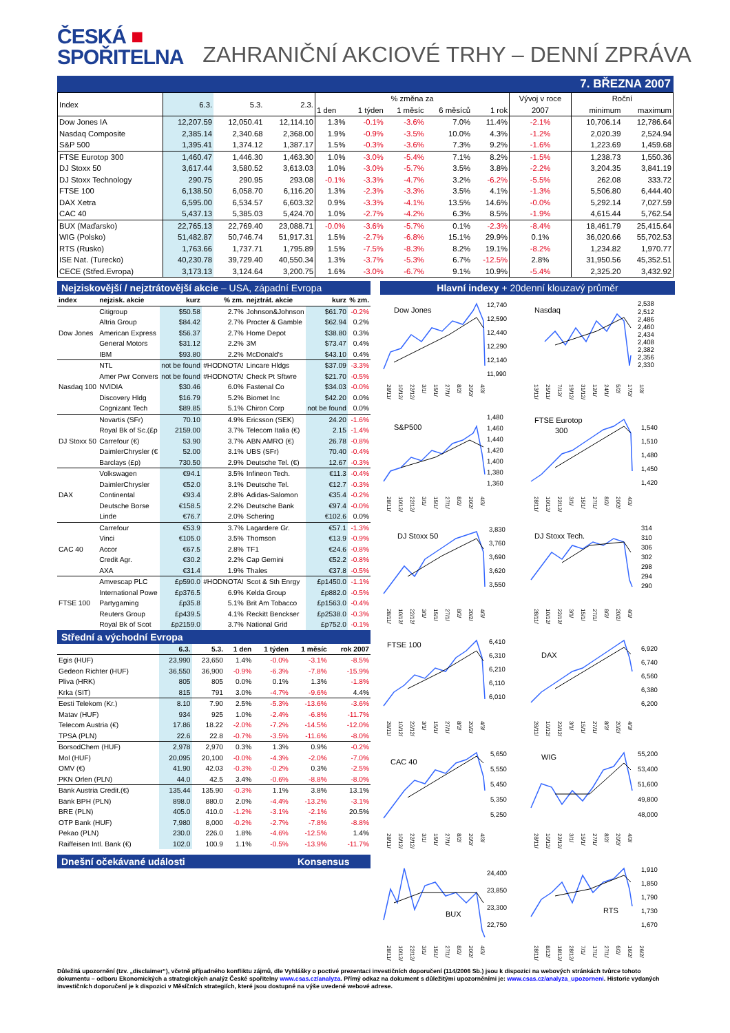ČESKÁ ■
SPOŘITELNA
ZAHRANIČNÍ AKCIOVÉ TRHY – DENNÍ ZPRÁVA
7. BŘEZNA 2007
| Index | 6.3. | 5.3. | 2.3. | % změna za | | | | | Vývoj v roce | Roční | |
| --- | --- | --- | --- | --- | --- | --- | --- | --- | --- | --- | --- |
| | | | | 1 den | 1 týden | 1 měsíc | 6 měsíců | 1 rok | 2007 | minimum | maximum |
| Dow Jones IA | 12,207.59 | 12,050.41 | 12,114.10 | 1.3% | -0.1% | -3.6% | 7.0% | 11.4% | -2.1% | 10,706.14 | 12,786.64 |
| Nasdaq Composite | 2,385.14 | 2,340.68 | 2,368.00 | 1.9% | -0.9% | -3.5% | 10.0% | 4.3% | -1.2% | 2,020.39 | 2,524.94 |
| S&P 500 | 1,395.41 | 1,374.12 | 1,387.17 | 1.5% | -0.3% | -3.6% | 7.3% | 9.2% | -1.6% | 1,223.69 | 1,459.68 |
| FTSE Eurotop 300 | 1,460.47 | 1,446.30 | 1,463.30 | 1.0% | -3.0% | -5.4% | 7.1% | 8.2% | -1.5% | 1,238.73 | 1,550.36 |
| DJ Stoxx 50 | 3,617.44 | 3,580.52 | 3,613.03 | 1.0% | -3.0% | -5.7% | 3.5% | 3.8% | -2.2% | 3,204.35 | 3,841.19 |
| DJ Stoxx Technology | 290.75 | 290.95 | 293.08 | -0.1% | -3.3% | -4.7% | 3.2% | -6.2% | -5.5% | 262.08 | 333.72 |
| FTSE 100 | 6,138.50 | 6,058.70 | 6,116.20 | 1.3% | -2.3% | -3.3% | 3.5% | 4.1% | -1.3% | 5,506.80 | 6,444.40 |
| DAX Xetra | 6,595.00 | 6,534.57 | 6,603.32 | 0.9% | -3.3% | -4.1% | 13.5% | 14.6% | -0.0% | 5,292.14 | 7,027.59 |
| CAC 40 | 5,437.13 | 5,385.03 | 5,424.70 | 1.0% | -2.7% | -4.2% | 6.3% | 8.5% | -1.9% | 4,615.44 | 5,762.54 |
| BUX (Maďarsko) | 22,765.13 | 22,769.40 | 23,088.71 | -0.0% | -3.6% | -5.7% | 0.1% | -2.3% | -8.4% | 18,461.79 | 25,415.64 |
| WIG (Polsko) | 51,482.87 | 50,746.74 | 51,917.31 | 1.5% | -2.7% | -6.8% | 15.1% | 29.9% | 0.1% | 36,020.66 | 55,702.53 |
| RTS (Rusko) | 1,763.66 | 1,737.71 | 1,795.89 | 1.5% | -7.5% | -8.3% | 8.2% | 19.1% | -8.2% | 1,234.82 | 1,970.77 |
| ISE Nat. (Turecko) | 40,230.78 | 39,729.40 | 40,550.34 | 1.3% | -3.7% | -5.3% | 6.7% | -12.5% | 2.8% | 31,950.56 | 45,352.51 |
| CECE (Střed.Evropa) | 3,173.13 | 3,124.64 | 3,200.75 | 1.6% | -3.0% | -6.7% | 9.1% | 10.9% | -5.4% | 2,325.20 | 3,432.92 |
Nejziskovější / nejztrátovější akcie – USA, západní Evropa
| index | nejzisk. akcie | kurz | % zm. | nejztrát. akcie | kurz | % zm. |
| --- | --- | --- | --- | --- | --- | --- |
| Dow Jones | Citigroup | $50.58 | 2.7% | Johnson&Johnson | $61.70 | -0.2% |
| | Altria Group | $84.42 | 2.7% | Procter & Gamble | $62.94 | 0.2% |
| | American Express | $56.37 | 2.7% | Home Depot | $38.80 | 0.3% |
| | General Motors | $31.12 | 2.2% | 3M | $73.47 | 0.4% |
| | IBM | $93.80 | 2.2% | McDonald's | $43.10 | 0.4% |
| Nasdaq 100 | NTL | not be found | #HODNOTA! | Lincare Hldgs | $37.09 | -3.3% |
| | Amer Pwr Convers | not be found | #HODNOTA! | Check Pt Sftwre | $21.70 | -0.5% |
| | NVIDIA | $30.46 | 6.0% | Fastenal Co | $34.03 | -0.0% |
| | Discovery Hldg | $16.79 | 5.2% | Biomet Inc | $42.20 | 0.0% |
| | Cognizant Tech | $89.85 | 5.1% | Chiron Corp | not be found | 0.0% |
| DJ Stoxx 50 | Novartis (SFr) | 70.10 | 4.9% | Ericsson (SEK) | 24.20 | -1.6% |
| | Royal Bk of Sc.(£p | 2159.00 | 3.7% | Telecom Italia (€) | 2.15 | -1.4% |
| | Carrefour (€) | 53.90 | 3.7% | ABN AMRO (€) | 26.78 | -0.8% |
| | DaimlerChrysler (€ | 52.00 | 3.1% | UBS (SFr) | 70.40 | -0.4% |
| | Barclays (£p) | 730.50 | 2.9% | Deutsche Tel. (€) | 12.67 | -0.3% |
| DAX | Volkswagen | €94.1 | 3.5% | Infineon Tech. | €11.3 | -0.4% |
| | DaimlerChrysler | €52.0 | 3.1% | Deutsche Tel. | €12.7 | -0.3% |
| | Continental | €93.4 | 2.8% | Adidas-Salomon | €35.4 | -0.2% |
| | Deutsche Borse | €158.5 | 2.2% | Deutsche Bank | €97.4 | -0.0% |
| | Linde | €76.7 | 2.0% | Schering | €102.6 | 0.0% |
| CAC 40 | Carrefour | €53.9 | 3.7% | Lagardere Gr. | €57.1 | -1.3% |
| | Vinci | €105.0 | 3.5% | Thomson | €13.9 | -0.9% |
| | Accor | €67.5 | 2.8% | TF1 | €24.6 | -0.8% |
| | Credit Agr. | €30.2 | 2.2% | Cap Gemini | €52.2 | -0.8% |
| | AXA | €31.4 | 1.9% | Thales | €37.8 | -0.5% |
| FTSE 100 | Amvescap PLC | £p590.0 | #HODNOTA! | Scot & Sth Enrgy | £p1450.0 | -1.1% |
| | International Powe | £p376.5 | 6.9% | Kelda Group | £p882.0 | -0.5% |
| | Partygaming | £p35.8 | 5.1% | Brit Am Tobacco | £p1563.0 | -0.4% |
| | Reuters Group | £p439.5 | 4.1% | Reckitt Benckser | £p2538.0 | -0.3% |
| | Royal Bk of Scot | £p2159.0 | 3.7% | National Grid | £p752.0 | -0.1% |
Střední a východní Evropa
| | 6.3. | 5.3. | 1 den | 1 týden | 1 měsíc | rok 2007 |
| --- | --- | --- | --- | --- | --- | --- |
| Egis (HUF) | 23,990 | 23,650 | 1.4% | -0.0% | -3.1% | -8.5% |
| Gedeon Richter (HUF) | 36,550 | 36,900 | -0.9% | -6.3% | -7.8% | -15.9% |
| Pliva (HRK) | 805 | 805 | 0.0% | 0.1% | 1.3% | -1.8% |
| Krka (SIT) | 815 | 791 | 3.0% | -4.7% | -9.6% | 4.4% |
| Eesti Telekom (Kr.) | 8.10 | 7.90 | 2.5% | -5.3% | -13.6% | -3.6% |
| Matav (HUF) | 934 | 925 | 1.0% | -2.4% | -6.8% | -11.7% |
| Telecom Austria (€) | 17.86 | 18.22 | -2.0% | -7.2% | -14.5% | -12.0% |
| TPSA (PLN) | 22.6 | 22.8 | -0.7% | -3.5% | -11.6% | -8.0% |
| BorsodChem (HUF) | 2,978 | 2,970 | 0.3% | 1.3% | 0.9% | -0.2% |
| Mol (HUF) | 20,095 | 20,100 | -0.0% | -4.3% | -2.0% | -7.0% |
| OMV (€) | 41.90 | 42.03 | -0.3% | -0.2% | 0.3% | -2.5% |
| PKN Orlen (PLN) | 44.0 | 42.5 | 3.4% | -0.6% | -8.8% | -8.0% |
| Bank Austria Credit.(€) | 135.44 | 135.90 | -0.3% | 1.1% | 3.8% | 13.1% |
| Bank BPH (PLN) | 898.0 | 880.0 | 2.0% | -4.4% | -13.2% | -3.1% |
| BRE (PLN) | 405.0 | 410.0 | -1.2% | -3.1% | -2.1% | 20.5% |
| OTP Bank (HUF) | 7,980 | 8,000 | -0.2% | -2.7% | -7.8% | -8.8% |
| Pekao (PLN) | 230.0 | 226.0 | 1.8% | -4.6% | -12.5% | 1.4% |
| Raiffeisen Intl. Bank (€) | 102.0 | 100.9 | 1.1% | -0.5% | -13.9% | -11.7% |
Dnešní očekávané události Konsensus
Hlavní indexy + 20denní klouzavý průměr
Dow Jones
12,740
12,590
12,440
12,290
12,140
11,990
28/11/ 10/12/ 22/12/ 3/1/ 15/1/ 27/1/ 8/2/ 20/2/ 4/3/
Nasdaq
2,538
2,512
2,486
2,460
2,434
2,408
2,382
2,356
2,330
13/11/ 25/11/ 7/12/ 19/12/ 31/12/ 12/1/ 24/1/ 5/2/ 17/2/ 1/3/
S&P500
1,480
1,460
1,440
1,420
1,400
1,380
1,360
28/11/ 10/12/ 22/12/ 3/1/ 15/1/ 27/1/ 8/2/ 20/2/ 4/3/
FTSE Eurotop
300
1,540
1,510
1,480
1,450
1,420
28/11/ 10/12/ 22/12/ 3/1/ 15/1/ 27/1/ 8/2/ 20/2/ 4/3/
DJ Stoxx 50
3,830
3,760
3,690
3,620
3,550
28/11/ 10/12/ 22/12/ 3/1/ 15/1/ 27/1/ 8/2/ 20/2/ 4/3/
DJ Stoxx Tech.
314
310
306
302
298
294
290
28/11/ 10/12/ 22/12/ 3/1/ 15/1/ 27/1/ 8/2/ 20/2/ 4/3/
FTSE 100
6,410
6,310
6,210
6,110
6,010
28/11/ 10/12/ 22/12/ 3/1/ 15/1/ 27/1/ 8/2/ 20/2/ 4/3/
DAX
6,920
6,740
6,560
6,380
6,200
28/11/ 10/12/ 22/12/ 3/1/ 15/1/ 27/1/ 8/2/ 20/2/ 4/3/
CAC 40
5,650
5,550
5,450
5,350
5,250
28/11/ 10/12/ 22/12/ 3/1/ 15/1/ 27/1/ 8/2/ 20/2/ 4/3/
WIG
55,200
53,400
51,600
49,800
48,000
28/11/ 10/12/ 22/12/ 3/1/ 15/1/ 27/1/ 8/2/ 20/2/ 4/3/
BUX
24,400
23,850
23,300
22,750
28/11/ 10/12/ 22/12/ 3/1/ 15/1/ 27/1/ 8/2/ 20/2/ 4/3/
RTS
1,910
1,850
1,790
1,730
1,670
28/11/ 8/12/ 18/12/ 28/12/ 7/1/ 17/1/ 27/1/ 6/2/ 16/2/ 26/2/
Důležitá upozornění (tzv. „disclaimer“), včetně případného konfliktu zájmů, dle Vyhlášky o poctivé prezentaci investičních doporučení (114/2006 Sb.) jsou k dispozici na webových stránkách tvůrce tohoto dokumentu – odboru Ekonomických a strategických analýz České spořitelny www.csas.cz/analyza. Přímý odkaz na dokument s důležitými upozorněními je: www.csas.cz/analyza_upozorneni. Historie vydaných investičních doporučení je k dispozici v Měsíčních strategiích, které jsou dostupné na výše uvedené webové adrese.